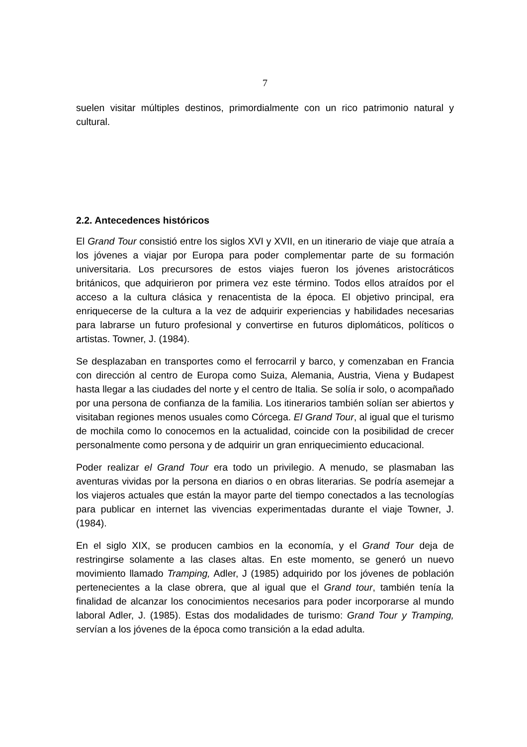7
suelen visitar múltiples destinos, primordialmente con un rico patrimonio natural y cultural.
2.2. Antecedences históricos
El Grand Tour consistió entre los siglos XVI y XVII, en un itinerario de viaje que atraía a los jóvenes a viajar por Europa para poder complementar parte de su formación universitaria. Los precursores de estos viajes fueron los jóvenes aristocráticos británicos, que adquirieron por primera vez este término. Todos ellos atraídos por el acceso a la cultura clásica y renacentista de la época. El objetivo principal, era enriquecerse de la cultura a la vez de adquirir experiencias y habilidades necesarias para labrarse un futuro profesional y convertirse en futuros diplomáticos, políticos o artistas. Towner, J. (1984).
Se desplazaban en transportes como el ferrocarril y barco, y comenzaban en Francia con dirección al centro de Europa como Suiza, Alemania, Austria, Viena y Budapest hasta llegar a las ciudades del norte y el centro de Italia. Se solía ir solo, o acompañado por una persona de confianza de la familia. Los itinerarios también solían ser abiertos y visitaban regiones menos usuales como Córcega. El Grand Tour, al igual que el turismo de mochila como lo conocemos en la actualidad, coincide con la posibilidad de crecer personalmente como persona y de adquirir un gran enriquecimiento educacional.
Poder realizar el Grand Tour era todo un privilegio. A menudo, se plasmaban las aventuras vividas por la persona en diarios o en obras literarias. Se podría asemejar a los viajeros actuales que están la mayor parte del tiempo conectados a las tecnologías para publicar en internet las vivencias experimentadas durante el viaje Towner, J. (1984).
En el siglo XIX, se producen cambios en la economía, y el Grand Tour deja de restringirse solamente a las clases altas. En este momento, se generó un nuevo movimiento llamado Tramping, Adler, J (1985) adquirido por los jóvenes de población pertenecientes a la clase obrera, que al igual que el Grand tour, también tenía la finalidad de alcanzar los conocimientos necesarios para poder incorporarse al mundo laboral Adler, J. (1985). Estas dos modalidades de turismo: Grand Tour y Tramping, servían a los jóvenes de la época como transición a la edad adulta.